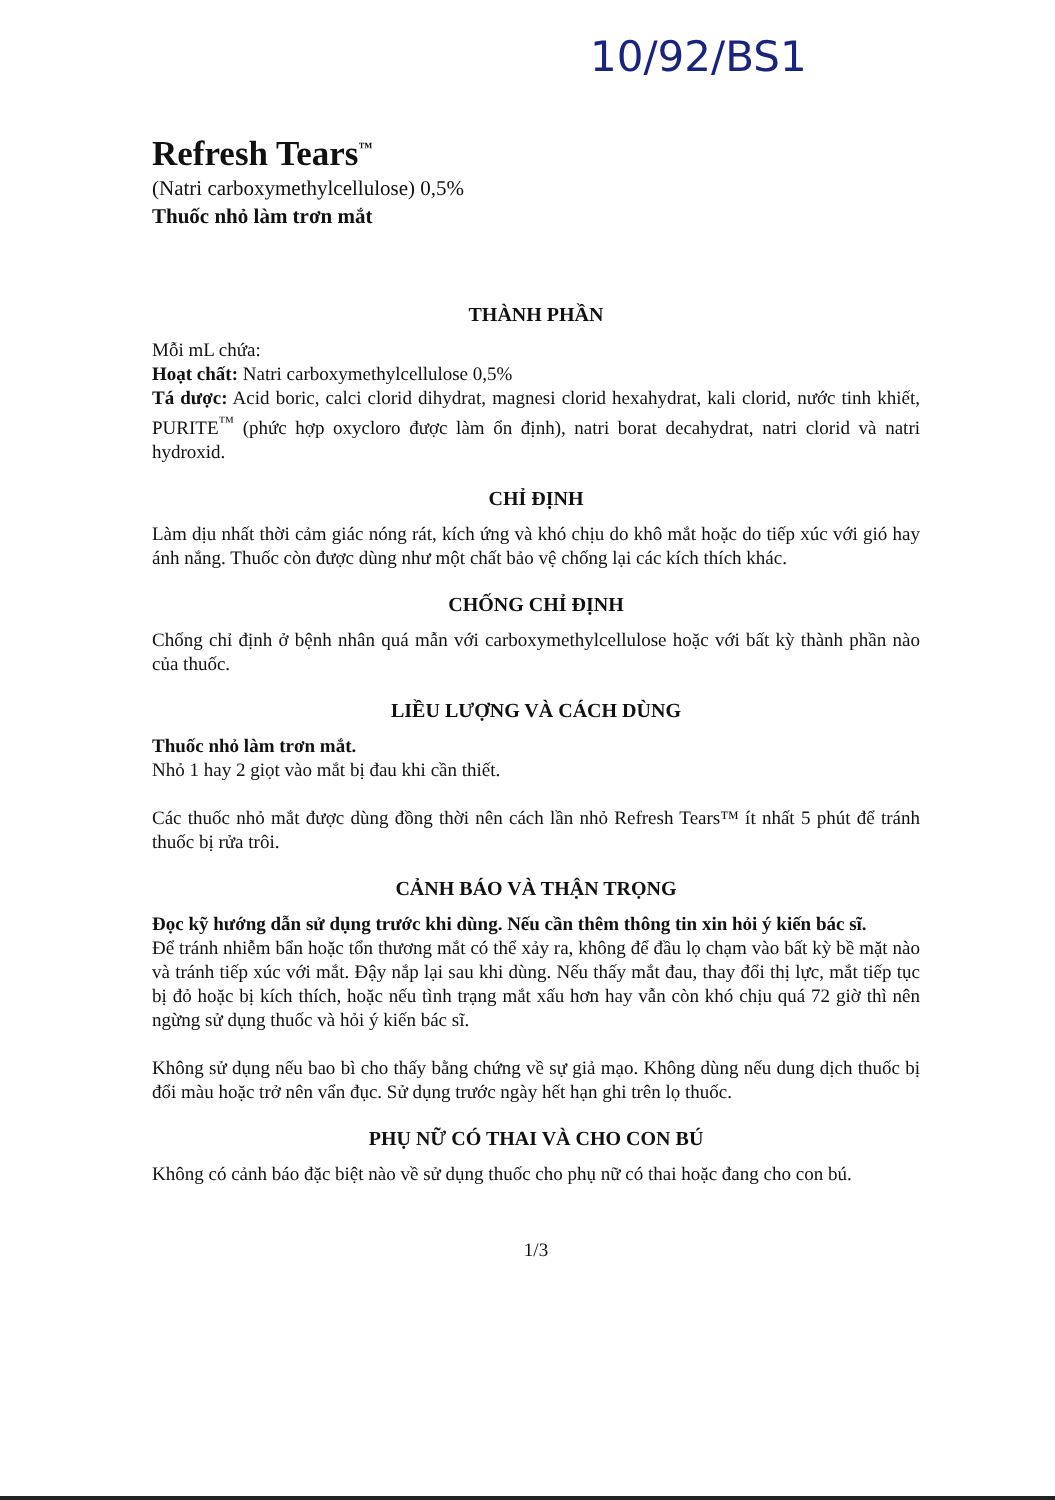10/92/BS1
Refresh Tears<sup>™</sup>
(Natri carboxymethylcellulose) 0,5%
Thuốc nhỏ làm trơn mắt
THÀNH PHẦN
Mỗi mL chứa:
Hoạt chất: Natri carboxymethylcellulose 0,5%
Tá dược: Acid boric, calci clorid dihydrat, magnesi clorid hexahydrat, kali clorid, nước tinh khiết, PURITE<sup>™</sup> (phức hợp oxycloro được làm ổn định), natri borat decahydrat, natri clorid và natri hydroxid.
CHỈ ĐỊNH
Làm dịu nhất thời cảm giác nóng rát, kích ứng và khó chịu do khô mắt hoặc do tiếp xúc với gió hay ánh nắng. Thuốc còn được dùng như một chất bảo vệ chống lại các kích thích khác.
CHỐNG CHỈ ĐỊNH
Chống chỉ định ở bệnh nhân quá mẫn với carboxymethylcellulose hoặc với bất kỳ thành phần nào của thuốc.
LIỀU LƯỢNG VÀ CÁCH DÙNG
Thuốc nhỏ làm trơn mắt.
Nhỏ 1 hay 2 giọt vào mắt bị đau khi cần thiết.
Các thuốc nhỏ mắt được dùng đồng thời nên cách lần nhỏ Refresh Tears™ ít nhất 5 phút để tránh thuốc bị rửa trôi.
CẢNH BÁO VÀ THẬN TRỌNG
Đọc kỹ hướng dẫn sử dụng trước khi dùng. Nếu cần thêm thông tin xin hỏi ý kiến bác sĩ.
Để tránh nhiễm bẩn hoặc tổn thương mắt có thể xảy ra, không để đầu lọ chạm vào bất kỳ bề mặt nào và tránh tiếp xúc với mắt. Đậy nắp lại sau khi dùng. Nếu thấy mắt đau, thay đổi thị lực, mắt tiếp tục bị đỏ hoặc bị kích thích, hoặc nếu tình trạng mắt xấu hơn hay vẫn còn khó chịu quá 72 giờ thì nên ngừng sử dụng thuốc và hỏi ý kiến bác sĩ.
Không sử dụng nếu bao bì cho thấy bằng chứng về sự giả mạo. Không dùng nếu dung dịch thuốc bị đổi màu hoặc trở nên vẩn đục. Sử dụng trước ngày hết hạn ghi trên lọ thuốc.
PHỤ NỮ CÓ THAI VÀ CHO CON BÚ
Không có cảnh báo đặc biệt nào về sử dụng thuốc cho phụ nữ có thai hoặc đang cho con bú.
1/3